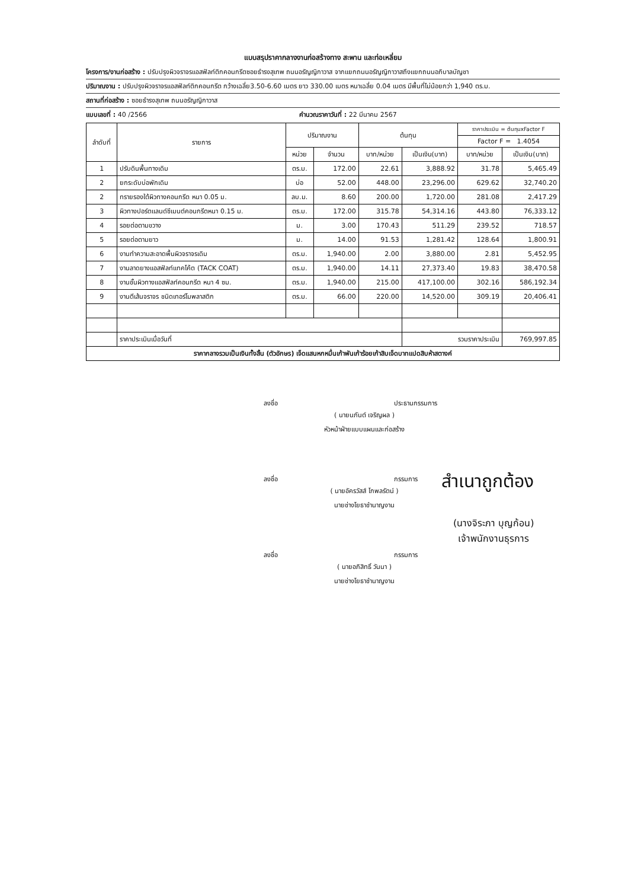แบบสรุปราคากลางงานก่อสร้างทาง สะพาน และท่อเหลี่ยม
โครงการ/งานก่อสร้าง : ปรับปรุงผิวจราจรแอสฟัลท์ติกคอนกรีตซอยธำรงสุเทพ ถนนอรัญญิกาวาส จากแยกถนนอรัญญิกาวาสถึงแยกถนนอภิบาลบัญชา
ปริมาณงาน : ปรับปรุงผิวจราจรแอสฟัลท์ติกคอนกรีต กว้างเฉลี่ย3.50-6.60 เมตร ยาว 330.00 เมตร หนาเฉลี่ย 0.04 เมตร มีพื้นที่ไม่น้อยกว่า 1,940 ตร.ม.
สถานที่ก่อสร้าง : ซอยธำรงสุเทพ ถนนอรัญญิกาวาส
แบบเลขที่ : 40 /2566 คำนวณราคาวันที่ : 22 มีนาคม 2567
| ลำดับที่ | รายการ | ปริมาณงาน | | ต้นทุน | | ราคาประเมิน = ต้นทุนxFactor F | |
| --- | --- | --- | --- | --- | --- | --- | --- |
| | | | | | | Factor F = 1.4054 | |
| | | หน่วย | จำนวน | บาท/หน่วย | เป็นเงิน(บาท) | บาท/หน่วย | เป็นเงิน(บาท) |
| 1 | ปรับดินพื้นทางเดิม | ตร.ม. | 172.00 | 22.61 | 3,888.92 | 31.78 | 5,465.49 |
| 2 | ยกระดับบ่อพักเดิม | บ่อ | 52.00 | 448.00 | 23,296.00 | 629.62 | 32,740.20 |
| 2 | ทรายรองใต้ผิวทางคอนกรีต หนา 0.05 ม. | ลบ.ม. | 8.60 | 200.00 | 1,720.00 | 281.08 | 2,417.29 |
| 3 | ผิวทางปอร์ตแลนด์ซีเมนต์คอนกรีตหนา 0.15 ม. | ตร.ม. | 172.00 | 315.78 | 54,314.16 | 443.80 | 76,333.12 |
| 4 | รอยต่อตามขวาง | ม. | 3.00 | 170.43 | 511.29 | 239.52 | 718.57 |
| 5 | รอยต่อตามยาว | ม. | 14.00 | 91.53 | 1,281.42 | 128.64 | 1,800.91 |
| 6 | งานทำความสะอาดพื้นผิวจราจรเดิม | ตร.ม. | 1,940.00 | 2.00 | 3,880.00 | 2.81 | 5,452.95 |
| 7 | งานลาดยางแอสฟัลท์แทคโค้ต (TACK COAT) | ตร.ม. | 1,940.00 | 14.11 | 27,373.40 | 19.83 | 38,470.58 |
| 8 | งานชั้นผิวทางแอสฟัลท์คอนกรีต หนา 4 ซม. | ตร.ม. | 1,940.00 | 215.00 | 417,100.00 | 302.16 | 586,192.34 |
| 9 | งานตีเส้นจราจร ชนิดเทอร์โมพลาสติก | ตร.ม. | 66.00 | 220.00 | 14,520.00 | 309.19 | 20,406.41 |
| | ราคาประเมินเมื่อวันที่ | | | | รวมราคาประเมิน | | 769,997.85 |
| ราคากลางรวมเป็นเงินทั้งสิ้น (ตัวอักษร) เจ็ดแสนหกหมื่นเก้าพันเก้าร้อยเก้าสิบเจ็ดบาทแปดสิบห้าสตางค์ | | | | | | | |
ลงชื่อ ประธานกรรมการ
( นายนภันต์ เจริญผล )
หัวหน้าฝ่ายแบบแผนและก่อสร้าง
ลงชื่อ กรรมการ
( นายอัครวัสส์ โกพลรัตน์ )
นายช่างโยธาชำนาญงาน
ลงชื่อ กรรมการ
( นายอภิสิทธิ์ วันนา )
นายช่างโยธาชำนาญงาน
สำเนาถูกต้อง
(นางจิระภา บุญก้อน)
เจ้าพนักงานธุรการ